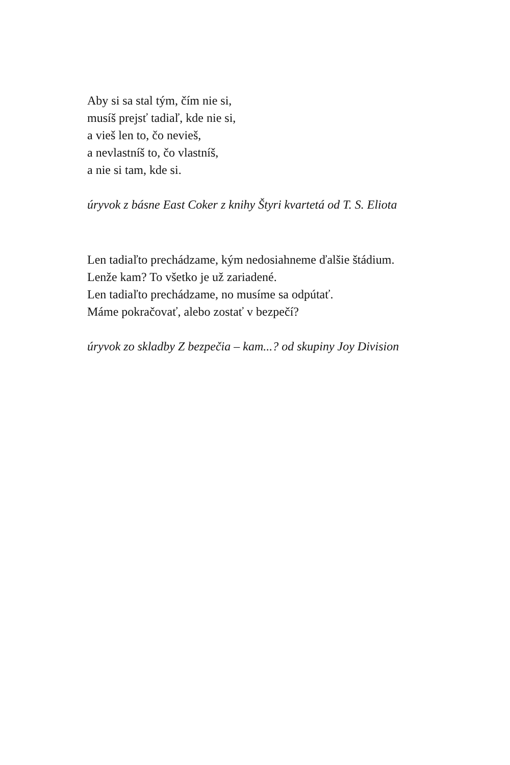Aby si sa stal tým, čím nie si,
musíš prejsť tadiaľ, kde nie si,
a vieš len to, čo nevieš,
a nevlastníš to, čo vlastníš,
a nie si tam, kde si.
úryvok z básne East Coker z knihy Štyri kvartetá od T. S. Eliota
Len tadiaľto prechádzame, kým nedosiahneme ďalšie štádium.
Lenže kam? To všetko je už zariadené.
Len tadiaľto prechádzame, no musíme sa odpútať.
Máme pokračovať, alebo zostať v bezpečí?
úryvok zo skladby Z bezpečia – kam...? od skupiny Joy Division